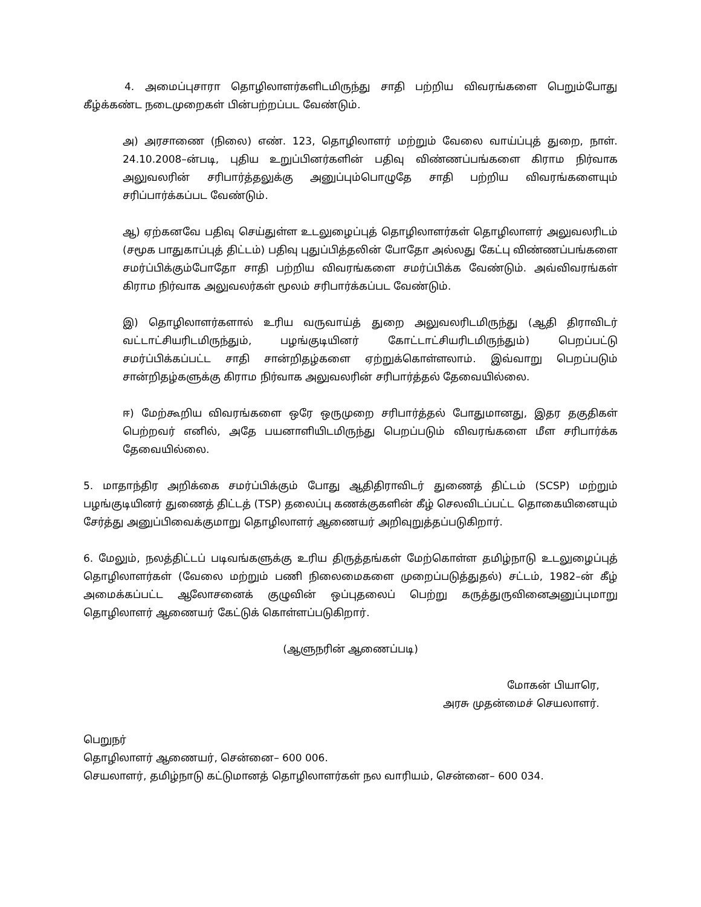4. அமைப்புசாரா தொழிலாளர்களிடமிருந்து சாதி பற்றிய விவரங்களை பெறும்போது கீழ்க்கண்ட நடைமுறைகள் பின்பற்றப்பட வேண்டும்.
அ) அரசாணை (நிலை) எண். 123, தொழிலாளர் மற்றும் வேலை வாய்ப்புத் துறை, நாள். 24.10.2008–ன்படி, புதிய உறுப்பினர்களின் பதிவு விண்ணப்பங்களை கிராம நிர்வாக அலுவலரின் சரிபார்த்தலுக்கு அனுப்பும்பொழுதே சாதி பற்றிய விவரங்களையும் சரிப்பார்க்கப்பட வேண்டும்.
ஆ) ஏற்கனவே பதிவு செய்துள்ள உடலுழைப்புத் தொழிலாளர்கள் தொழிலாளர் அலுவலரிடம் (சமூக பாதுகாப்புத் திட்டம்) பதிவு புதுப்பித்தலின் போதோ அல்லது கேட்பு விண்ணப்பங்களை சமர்ப்பிக்கும்போதோ சாதி பற்றிய விவரங்களை சமர்ப்பிக்க வேண்டும். அவ்விவரங்கள் கிராம நிர்வாக அலுவலர்கள் மூலம் சரிபார்க்கப்பட வேண்டும்.
இ) தொழிலாளர்களால் உரிய வருவாய்த் துறை அலுவலரிடமிருந்து (ஆதி திராவிடர் வட்டாட்சியரிடமிருந்தும், பழங்குடியினர் கோட்டாட்சியரிடமிருந்தும்) பெறப்பட்டு சமர்ப்பிக்கப்பட்ட சாதி சான்றிதழ்களை ஏற்றுக்கொள்ளலாம். இவ்வாறு பெறப்படும் சான்றிதழ்களுக்கு கிராம நிர்வாக அலுவலரின் சரிபார்த்தல் தேவையில்லை.
ஈ) மேற்கூறிய விவரங்களை ஒரே ஒருமுறை சரிபார்த்தல் போதுமானது, இதர தகுதிகள் பெற்றவர் எனில், அதே பயனாளியிடமிருந்து பெறப்படும் விவரங்களை மீள சரிபார்க்க தேவையில்லை.
5. மாதாந்திர அறிக்கை சமர்ப்பிக்கும் போது ஆதிதிராவிடர் துணைத் திட்டம் (SCSP) மற்றும் பழங்குடியினர் துணைத் திட்டத் (TSP) தலைப்பு கணக்குகளின் கீழ் செலவிடப்பட்ட தொகையினையும் சேர்த்து அனுப்பிவைக்குமாறு தொழிலாளர் ஆணையர் அறிவுறுத்தப்படுகிறார்.
6. மேலும், நலத்திட்டப் படிவங்களுக்கு உரிய திருத்தங்கள் மேற்கொள்ள தமிழ்நாடு உடலுழைப்புத் தொழிலாளர்கள் (வேலை மற்றும் பணி நிலைமைகளை முறைப்படுத்துதல்) சட்டம், 1982–ன் கீழ் அமைக்கப்பட்ட ஆலோசனைக் குழுவின் ஒப்புதலைப் பெற்று கருத்துருவினைஅனுப்புமாறு தொழிலாளர் ஆணையர் கேட்டுக் கொள்ளப்படுகிறார்.
(ஆளுநரின் ஆணைப்படி)
மோகன் பியாரெ,
அரசு முதன்மைச் செயலாளர்.
பெறுநர்
தொழிலாளர் ஆணையர், சென்னை– 600 006.
செயலாளர், தமிழ்நாடு கட்டுமானத் தொழிலாளர்கள் நல வாரியம், சென்னை– 600 034.